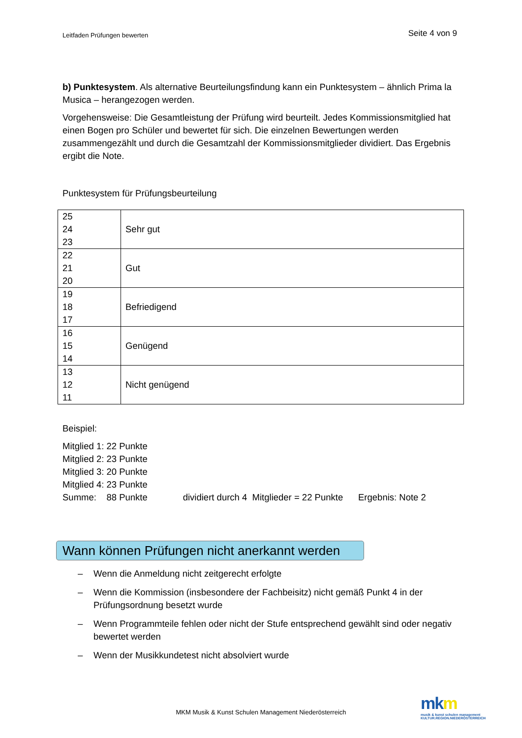Leitfaden Prüfungen bewerten Seite 4 von 9
b) Punktesystem. Als alternative Beurteilungsfindung kann ein Punktesystem – ähnlich Prima la Musica – herangezogen werden.
Vorgehensweise: Die Gesamtleistung der Prüfung wird beurteilt. Jedes Kommissionsmitglied hat einen Bogen pro Schüler und bewertet für sich. Die einzelnen Bewertungen werden zusammengezählt und durch die Gesamtzahl der Kommissionsmitglieder dividiert. Das Ergebnis ergibt die Note.
Punktesystem für Prüfungsbeurteilung
| 25 24 23 | Sehr gut |
| 22 21 20 | Gut |
| 19 18 17 | Befriedigend |
| 16 15 14 | Genügend |
| 13 12 11 | Nicht genügend |
Beispiel:
Mitglied 1: 22 Punkte
Mitglied 2: 23 Punkte
Mitglied 3: 20 Punkte
Mitglied 4: 23 Punkte
Summe: 88 Punkte dividiert durch 4 Mitglieder = 22 Punkte Ergebnis: Note 2
Wann können Prüfungen nicht anerkannt werden
– Wenn die Anmeldung nicht zeitgerecht erfolgte
– Wenn die Kommission (insbesondere der Fachbeisitz) nicht gemäß Punkt 4 in der Prüfungsordnung besetzt wurde
– Wenn Programmteile fehlen oder nicht der Stufe entsprechend gewählt sind oder negativ bewertet werden
– Wenn der Musikkundetest nicht absolviert wurde
MKM Musik & Kunst Schulen Management Niederösterreich
mkm
musik & kunst schulen management
KULTUR.REGION.NIEDERÖSTERREICH